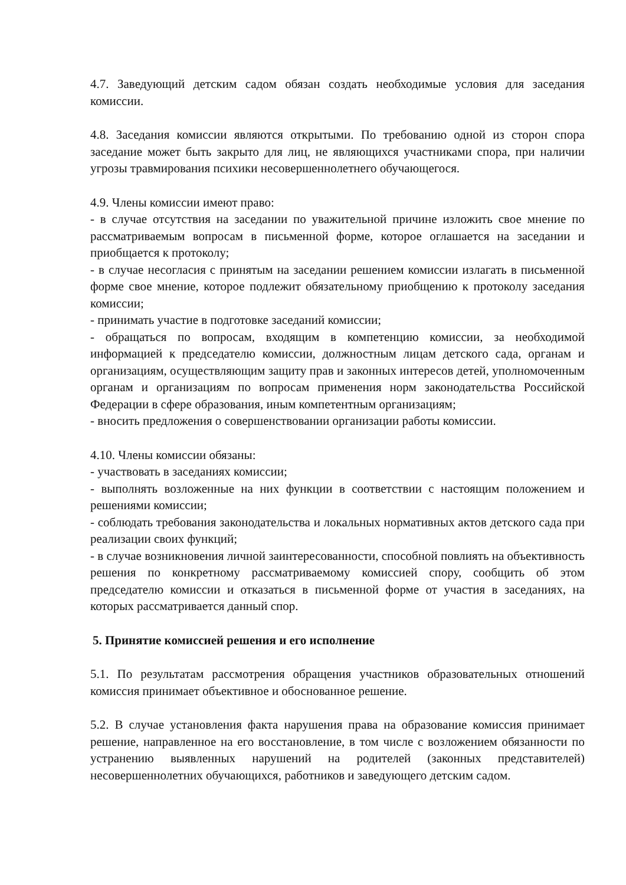4.7. Заведующий детским садом обязан создать необходимые условия для заседания комиссии.
4.8. Заседания комиссии являются открытыми. По требованию одной из сторон спора заседание может быть закрыто для лиц, не являющихся участниками спора, при наличии угрозы травмирования психики несовершеннолетнего обучающегося.
4.9. Члены комиссии имеют право:
- в случае отсутствия на заседании по уважительной причине изложить свое мнение по рассматриваемым вопросам в письменной форме, которое оглашается на заседании и приобщается к протоколу;
- в случае несогласия с принятым на заседании решением комиссии излагать в письменной форме свое мнение, которое подлежит обязательному приобщению к протоколу заседания комиссии;
- принимать участие в подготовке заседаний комиссии;
- обращаться по вопросам, входящим в компетенцию комиссии, за необходимой информацией к председателю комиссии, должностным лицам детского сада, органам и организациям, осуществляющим защиту прав и законных интересов детей, уполномоченным органам и организациям по вопросам применения норм законодательства Российской Федерации в сфере образования, иным компетентным организациям;
- вносить предложения о совершенствовании организации работы комиссии.
4.10. Члены комиссии обязаны:
- участвовать в заседаниях комиссии;
- выполнять возложенные на них функции в соответствии с настоящим положением и решениями комиссии;
- соблюдать требования законодательства и локальных нормативных актов детского сада при реализации своих функций;
- в случае возникновения личной заинтересованности, способной повлиять на объективность решения по конкретному рассматриваемому комиссией спору, сообщить об этом председателю комиссии и отказаться в письменной форме от участия в заседаниях, на которых рассматривается данный спор.
5. Принятие комиссией решения и его исполнение
5.1. По результатам рассмотрения обращения участников образовательных отношений комиссия принимает объективное и обоснованное решение.
5.2. В случае установления факта нарушения права на образование комиссия принимает решение, направленное на его восстановление, в том числе с возложением обязанности по устранению выявленных нарушений на родителей (законных представителей) несовершеннолетних обучающихся, работников и заведующего детским садом.